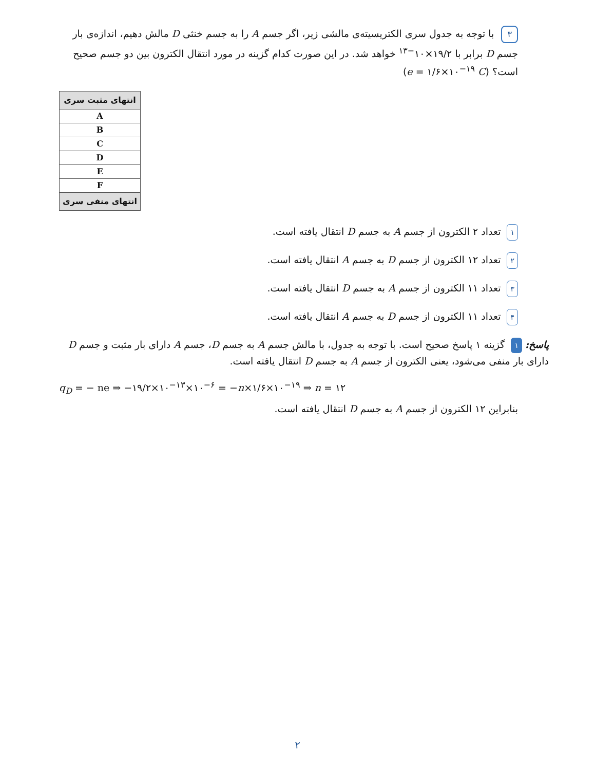۳ با توجه به جدول سری الکتریسیته‌ی مالشی زیر، اگر جسم A را به جسم خنثی D مالش دهیم، اندازه‌ی بار جسم D برابر با ۱۹/۲×۱۰<sup>−۱۳</sup> خواهد شد. در این صورت کدام گزینه در مورد انتقال الکترون بین دو جسم صحیح است؟ (e = ۱/۶×۱۰<sup>−۱۹</sup> C)
| انتهای مثبت سری |
| A |
| B |
| C |
| D |
| E |
| F |
| انتهای منفی سری |
۱ تعداد ۲ الکترون از جسم A به جسم D انتقال یافته است.
۲ تعداد ۱۲ الکترون از جسم D به جسم A انتقال یافته است.
۳ تعداد ۱۱ الکترون از جسم A به جسم D انتقال یافته است.
۴ تعداد ۱۱ الکترون از جسم D به جسم A انتقال یافته است.
پاسخ: ۱ گزینه ۱ پاسخ صحیح است. با توجه به جدول، با مالش جسم A به جسم D، جسم A دارای بار مثبت و جسم D دارای بار منفی می‌شود، یعنی الکترون از جسم A به جسم D انتقال یافته است.
q<sub>D</sub> = − ne ⇒ −۱۹/۲×۱۰<sup>−۱۳</sup>×۱۰<sup>−۶</sup> = −n×۱/۶×۱۰<sup>−۱۹</sup> ⇒ n = ۱۲
بنابراین ۱۲ الکترون از جسم A به جسم D انتقال یافته است.
۲